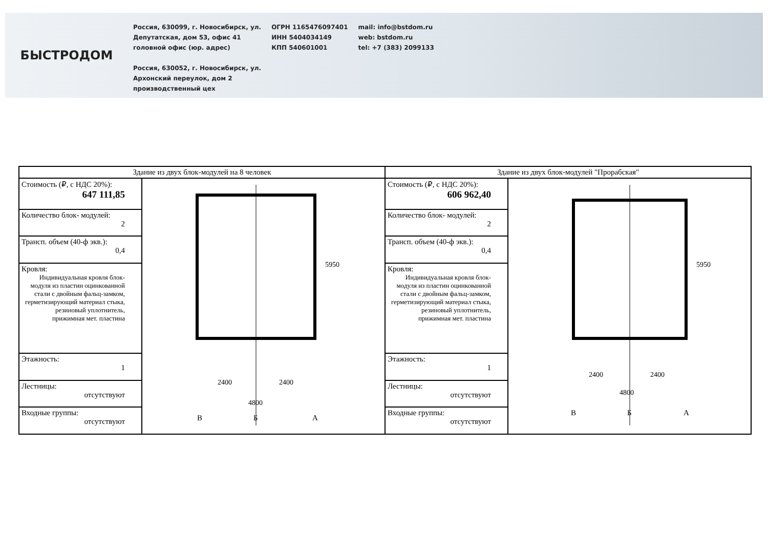БЫСТРОДОМ
Россия, 630099, г. Новосибирск, ул.
Депутатская, дом 53, офис 41
головной офис (юр. адрес)
Россия, 630052, г. Новосибирск, ул.
Архонский переулок, дом 2
производственный цех
ОГРН 1165476097401
ИНН 5404034149
КПП 540601001
mail: info@bstdom.ru
web: bstdom.ru
tel: +7 (383) 2099133
| Здание из двух блок-модулей на 8 человек | | Здание из двух блок-модулей "Прорабская" | |
| --- | --- | --- | --- |
| Стоимость (₽, с НДС 20%): 647 111,85 | 2400 2400 4800 5950 В Б А | Стоимость (₽, с НДС 20%): 606 962,40 | 2400 2400 4800 5950 В Б А |
| Количество блок- модулей: 2 | | Количество блок- модулей: 2 | |
| Трансп. объем (40-ф экв.): 0,4 | | Трансп. объем (40-ф экв.): 0,4 | |
| Кровля: Индивидуальная кровля блок-модуля из пластин оцинкованной стали с двойным фальц-замком, герметизирующий материал стыка, резиновый уплотнитель, прижимная мет. пластина | | Кровля: Индивидуальная кровля блок-модуля из пластин оцинкованной стали с двойным фальц-замком, герметизирующий материал стыка, резиновый уплотнитель, прижимная мет. пластина | |
| Этажность: 1 | | Этажность: 1 | |
| Лестницы: отсутствуют | | Лестницы: отсутствуют | |
| Входные группы: отсутствуют | | Входные группы: отсутствуют | |